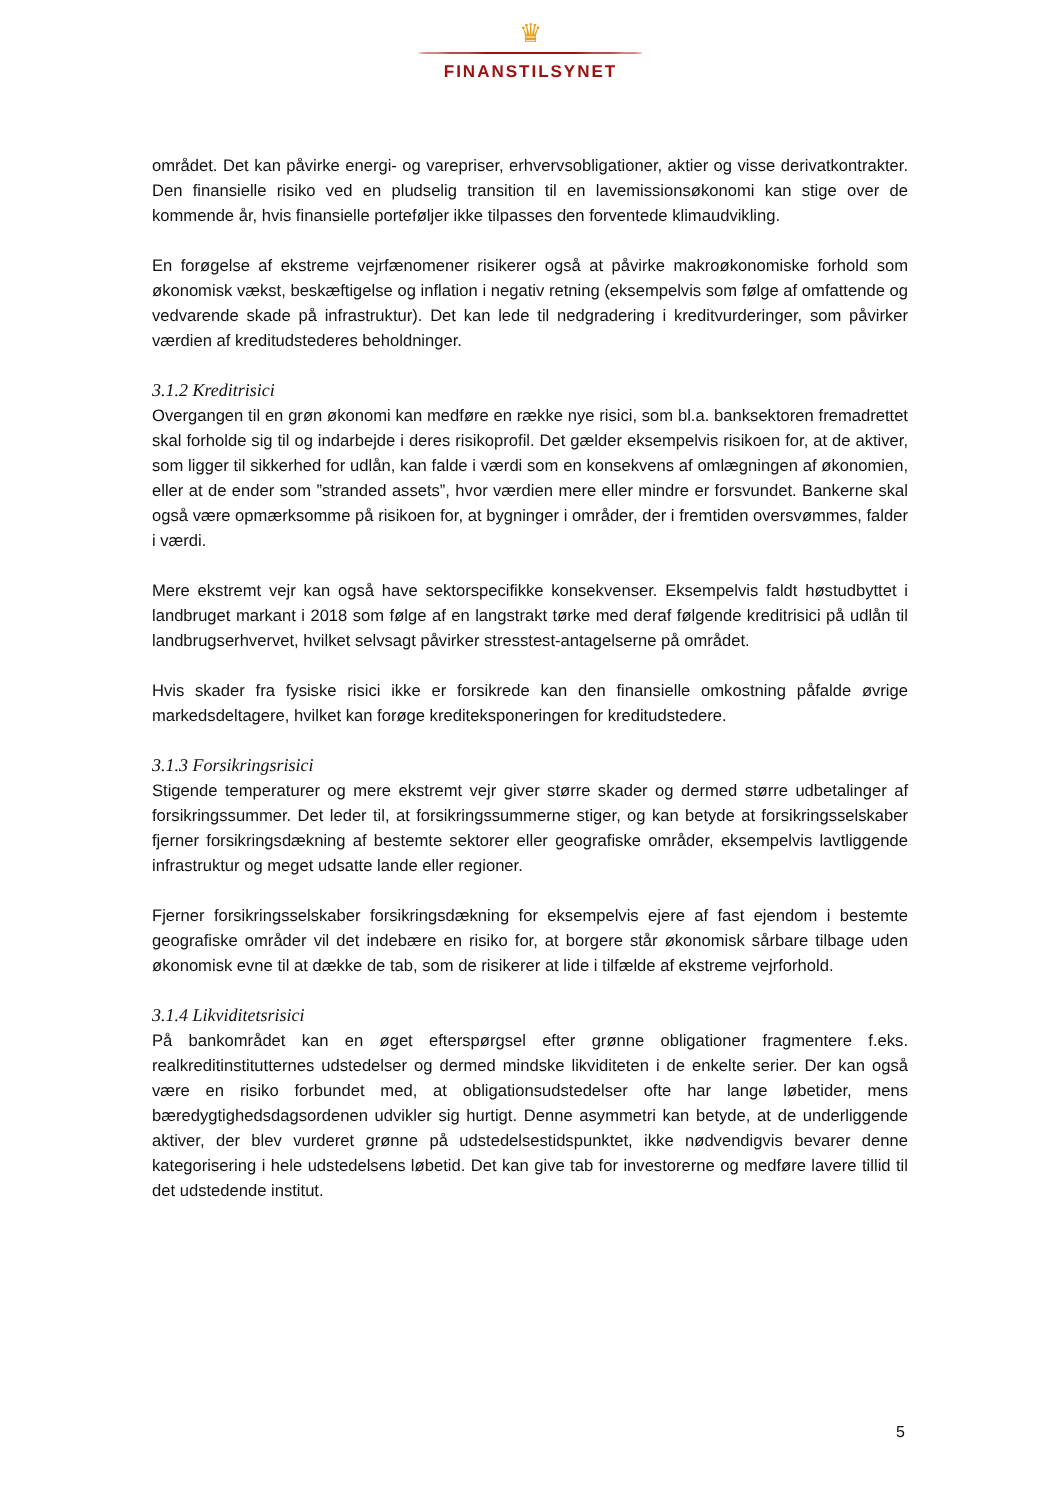♛
FINANSTILSYNET
området. Det kan påvirke energi- og varepriser, erhvervsobligationer, aktier og visse derivatkontrakter. Den finansielle risiko ved en pludselig transition til en lavemissionsøkonomi kan stige over de kommende år, hvis finansielle porteføljer ikke tilpasses den forventede klimaudvikling.
En forøgelse af ekstreme vejrfænomener risikerer også at påvirke makroøkonomiske forhold som økonomisk vækst, beskæftigelse og inflation i negativ retning (eksempelvis som følge af omfattende og vedvarende skade på infrastruktur). Det kan lede til nedgradering i kreditvurderinger, som påvirker værdien af kreditudstederes beholdninger.
3.1.2 Kreditrisici
Overgangen til en grøn økonomi kan medføre en række nye risici, som bl.a. banksektoren fremadrettet skal forholde sig til og indarbejde i deres risikoprofil. Det gælder eksempelvis risikoen for, at de aktiver, som ligger til sikkerhed for udlån, kan falde i værdi som en konsekvens af omlægningen af økonomien, eller at de ender som ”stranded assets”, hvor værdien mere eller mindre er forsvundet. Bankerne skal også være opmærksomme på risikoen for, at bygninger i områder, der i fremtiden oversvømmes, falder i værdi.
Mere ekstremt vejr kan også have sektorspecifikke konsekvenser. Eksempelvis faldt høstudbyttet i landbruget markant i 2018 som følge af en langstrakt tørke med deraf følgende kreditrisici på udlån til landbrugserhvervet, hvilket selvsagt påvirker stresstest-antagelserne på området.
Hvis skader fra fysiske risici ikke er forsikrede kan den finansielle omkostning påfalde øvrige markedsdeltagere, hvilket kan forøge krediteksponeringen for kreditudstedere.
3.1.3 Forsikringsrisici
Stigende temperaturer og mere ekstremt vejr giver større skader og dermed større udbetalinger af forsikringssummer. Det leder til, at forsikringssummerne stiger, og kan betyde at forsikringsselskaber fjerner forsikringsdækning af bestemte sektorer eller geografiske områder, eksempelvis lavtliggende infrastruktur og meget udsatte lande eller regioner.
Fjerner forsikringsselskaber forsikringsdækning for eksempelvis ejere af fast ejendom i bestemte geografiske områder vil det indebære en risiko for, at borgere står økonomisk sårbare tilbage uden økonomisk evne til at dække de tab, som de risikerer at lide i tilfælde af ekstreme vejrforhold.
3.1.4 Likviditetsrisici
På bankområdet kan en øget efterspørgsel efter grønne obligationer fragmentere f.eks. realkreditinstitutternes udstedelser og dermed mindske likviditeten i de enkelte serier. Der kan også være en risiko forbundet med, at obligationsudstedelser ofte har lange løbetider, mens bæredygtighedsdagsordenen udvikler sig hurtigt. Denne asymmetri kan betyde, at de underliggende aktiver, der blev vurderet grønne på udstedelsestidspunktet, ikke nødvendigvis bevarer denne kategorisering i hele udstedelsens løbetid. Det kan give tab for investorerne og medføre lavere tillid til det udstedende institut.
5